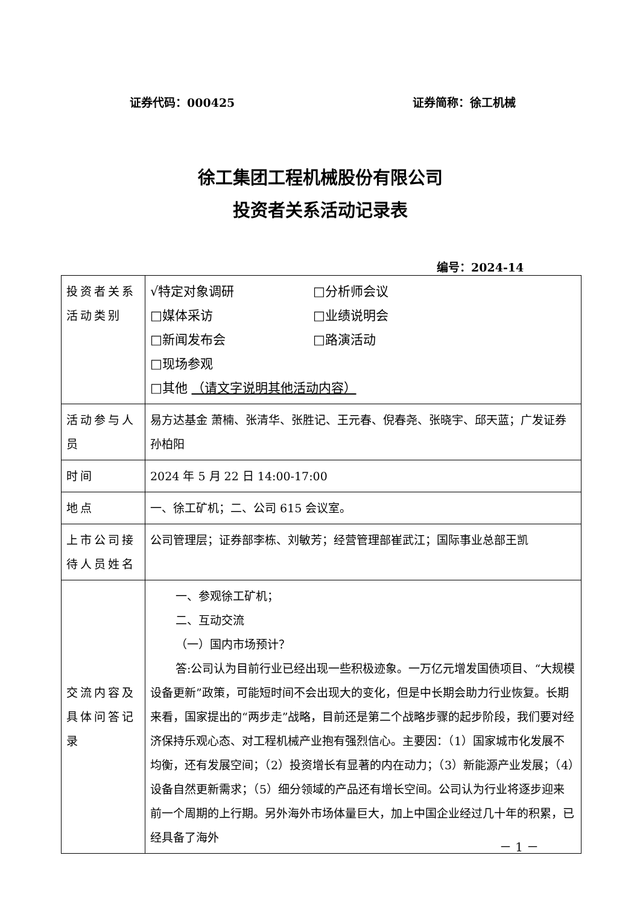证券代码：000425 证券简称：徐工机械
徐工集团工程机械股份有限公司
投资者关系活动记录表
编号：2024-14
| 投资者关系活动类别 | √特定对象调研 □分析师会议 □媒体采访 □业绩说明会 □新闻发布会 □路演活动 □现场参观 □其他 （请文字说明其他活动内容） |
| 活动参与人员 | 易方达基金 萧楠、张清华、张胜记、王元春、倪春尧、张晓宇、邱天蓝；广发证券 孙柏阳 |
| 时间 | 2024 年 5 月 22 日 14:00-17:00 |
| 地点 | 一、徐工矿机；二、公司 615 会议室。 |
| 上市公司接待人员姓名 | 公司管理层；证券部李栋、刘敏芳；经营管理部崔武江；国际事业总部王凯 |
| 交流内容及具体问答记录 | 一、参观徐工矿机； 二、互动交流 （一）国内市场预计？ 答:公司认为目前行业已经出现一些积极迹象。一万亿元增发国债项目、“大规模设备更新”政策，可能短时间不会出现大的变化，但是中长期会助力行业恢复。长期来看，国家提出的“两步走”战略，目前还是第二个战略步骤的起步阶段，我们要对经济保持乐观心态、对工程机械产业抱有强烈信心。主要因：（1）国家城市化发展不均衡，还有发展空间；（2）投资增长有显著的内在动力；（3）新能源产业发展；（4）设备自然更新需求；（5）细分领域的产品还有增长空间。公司认为行业将逐步迎来前一个周期的上行期。另外海外市场体量巨大，加上中国企业经过几十年的积累，已经具备了海外 |
－ 1 －